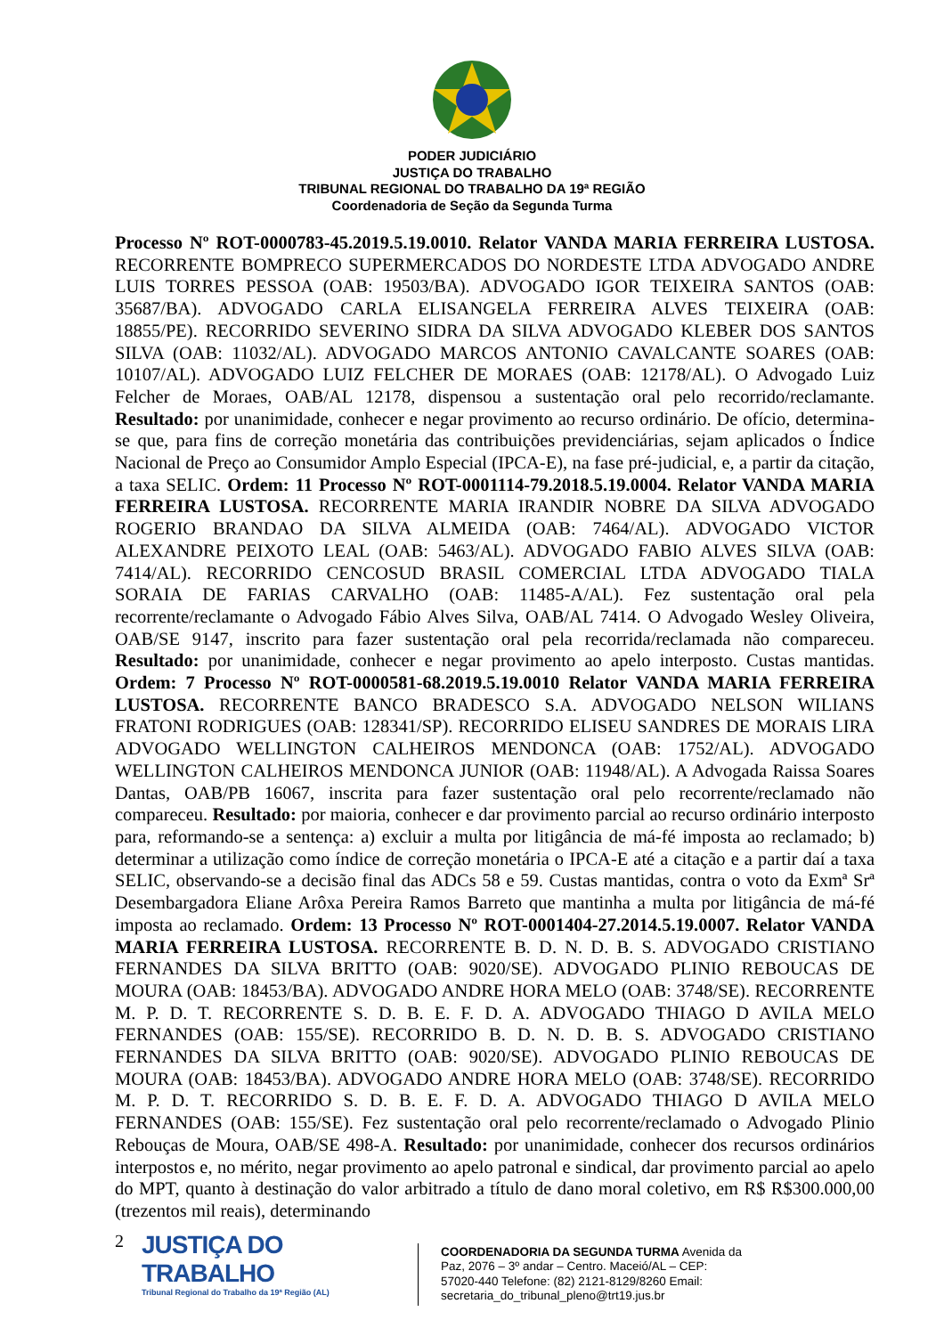PODER JUDICIÁRIO
JUSTIÇA DO TRABALHO
TRIBUNAL REGIONAL DO TRABALHO DA 19ª REGIÃO
Coordenadoria de Seção da Segunda Turma
Processo Nº ROT-0000783-45.2019.5.19.0010. Relator VANDA MARIA FERREIRA LUSTOSA. RECORRENTE BOMPRECO SUPERMERCADOS DO NORDESTE LTDA ADVOGADO ANDRE LUIS TORRES PESSOA (OAB: 19503/BA). ADVOGADO IGOR TEIXEIRA SANTOS (OAB: 35687/BA). ADVOGADO CARLA ELISANGELA FERREIRA ALVES TEIXEIRA (OAB: 18855/PE). RECORRIDO SEVERINO SIDRA DA SILVA ADVOGADO KLEBER DOS SANTOS SILVA (OAB: 11032/AL). ADVOGADO MARCOS ANTONIO CAVALCANTE SOARES (OAB: 10107/AL). ADVOGADO LUIZ FELCHER DE MORAES (OAB: 12178/AL). O Advogado Luiz Felcher de Moraes, OAB/AL 12178, dispensou a sustentação oral pelo recorrido/reclamante. Resultado: por unanimidade, conhecer e negar provimento ao recurso ordinário. De ofício, determina-se que, para fins de correção monetária das contribuições previdenciárias, sejam aplicados o Índice Nacional de Preço ao Consumidor Amplo Especial (IPCA-E), na fase pré-judicial, e, a partir da citação, a taxa SELIC. Ordem: 11 Processo Nº ROT-0001114-79.2018.5.19.0004. Relator VANDA MARIA FERREIRA LUSTOSA. RECORRENTE MARIA IRANDIR NOBRE DA SILVA ADVOGADO ROGERIO BRANDAO DA SILVA ALMEIDA (OAB: 7464/AL). ADVOGADO VICTOR ALEXANDRE PEIXOTO LEAL (OAB: 5463/AL). ADVOGADO FABIO ALVES SILVA (OAB: 7414/AL). RECORRIDO CENCOSUD BRASIL COMERCIAL LTDA ADVOGADO TIALA SORAIA DE FARIAS CARVALHO (OAB: 11485-A/AL). Fez sustentação oral pela recorrente/reclamante o Advogado Fábio Alves Silva, OAB/AL 7414. O Advogado Wesley Oliveira, OAB/SE 9147, inscrito para fazer sustentação oral pela recorrida/reclamada não compareceu. Resultado: por unanimidade, conhecer e negar provimento ao apelo interposto. Custas mantidas. Ordem: 7 Processo Nº ROT-0000581-68.2019.5.19.0010 Relator VANDA MARIA FERREIRA LUSTOSA. RECORRENTE BANCO BRADESCO S.A. ADVOGADO NELSON WILIANS FRATONI RODRIGUES (OAB: 128341/SP). RECORRIDO ELISEU SANDRES DE MORAIS LIRA ADVOGADO WELLINGTON CALHEIROS MENDONCA (OAB: 1752/AL). ADVOGADO WELLINGTON CALHEIROS MENDONCA JUNIOR (OAB: 11948/AL). A Advogada Raissa Soares Dantas, OAB/PB 16067, inscrita para fazer sustentação oral pelo recorrente/reclamado não compareceu. Resultado: por maioria, conhecer e dar provimento parcial ao recurso ordinário interposto para, reformando-se a sentença: a) excluir a multa por litigância de má-fé imposta ao reclamado; b) determinar a utilização como índice de correção monetária o IPCA-E até a citação e a partir daí a taxa SELIC, observando-se a decisão final das ADCs 58 e 59. Custas mantidas, contra o voto da Exmª Srª Desembargadora Eliane Arôxa Pereira Ramos Barreto que mantinha a multa por litigância de má-fé imposta ao reclamado. Ordem: 13 Processo Nº ROT-0001404-27.2014.5.19.0007. Relator VANDA MARIA FERREIRA LUSTOSA. RECORRENTE B. D. N. D. B. S. ADVOGADO CRISTIANO FERNANDES DA SILVA BRITTO (OAB: 9020/SE). ADVOGADO PLINIO REBOUCAS DE MOURA (OAB: 18453/BA). ADVOGADO ANDRE HORA MELO (OAB: 3748/SE). RECORRENTE M. P. D. T. RECORRENTE S. D. B. E. F. D. A. ADVOGADO THIAGO D AVILA MELO FERNANDES (OAB: 155/SE). RECORRIDO B. D. N. D. B. S. ADVOGADO CRISTIANO FERNANDES DA SILVA BRITTO (OAB: 9020/SE). ADVOGADO PLINIO REBOUCAS DE MOURA (OAB: 18453/BA). ADVOGADO ANDRE HORA MELO (OAB: 3748/SE). RECORRIDO M. P. D. T. RECORRIDO S. D. B. E. F. D. A. ADVOGADO THIAGO D AVILA MELO FERNANDES (OAB: 155/SE). Fez sustentação oral pelo recorrente/reclamado o Advogado Plinio Rebouças de Moura, OAB/SE 498-A. Resultado: por unanimidade, conhecer dos recursos ordinários interpostos e, no mérito, negar provimento ao apelo patronal e sindical, dar provimento parcial ao apelo do MPT, quanto à destinação do valor arbitrado a título de dano moral coletivo, em R$ R$300.000,00 (trezentos mil reais), determinando
2
JUSTIÇA DO TRABALHO
Tribunal Regional do Trabalho da 19ª Região (AL)
COORDENADORIA DA SEGUNDA TURMA Avenida da Paz, 2076 – 3º andar – Centro. Maceió/AL – CEP: 57020-440 Telefone: (82) 2121-8129/8260 Email: secretaria_do_tribunal_pleno@trt19.jus.br